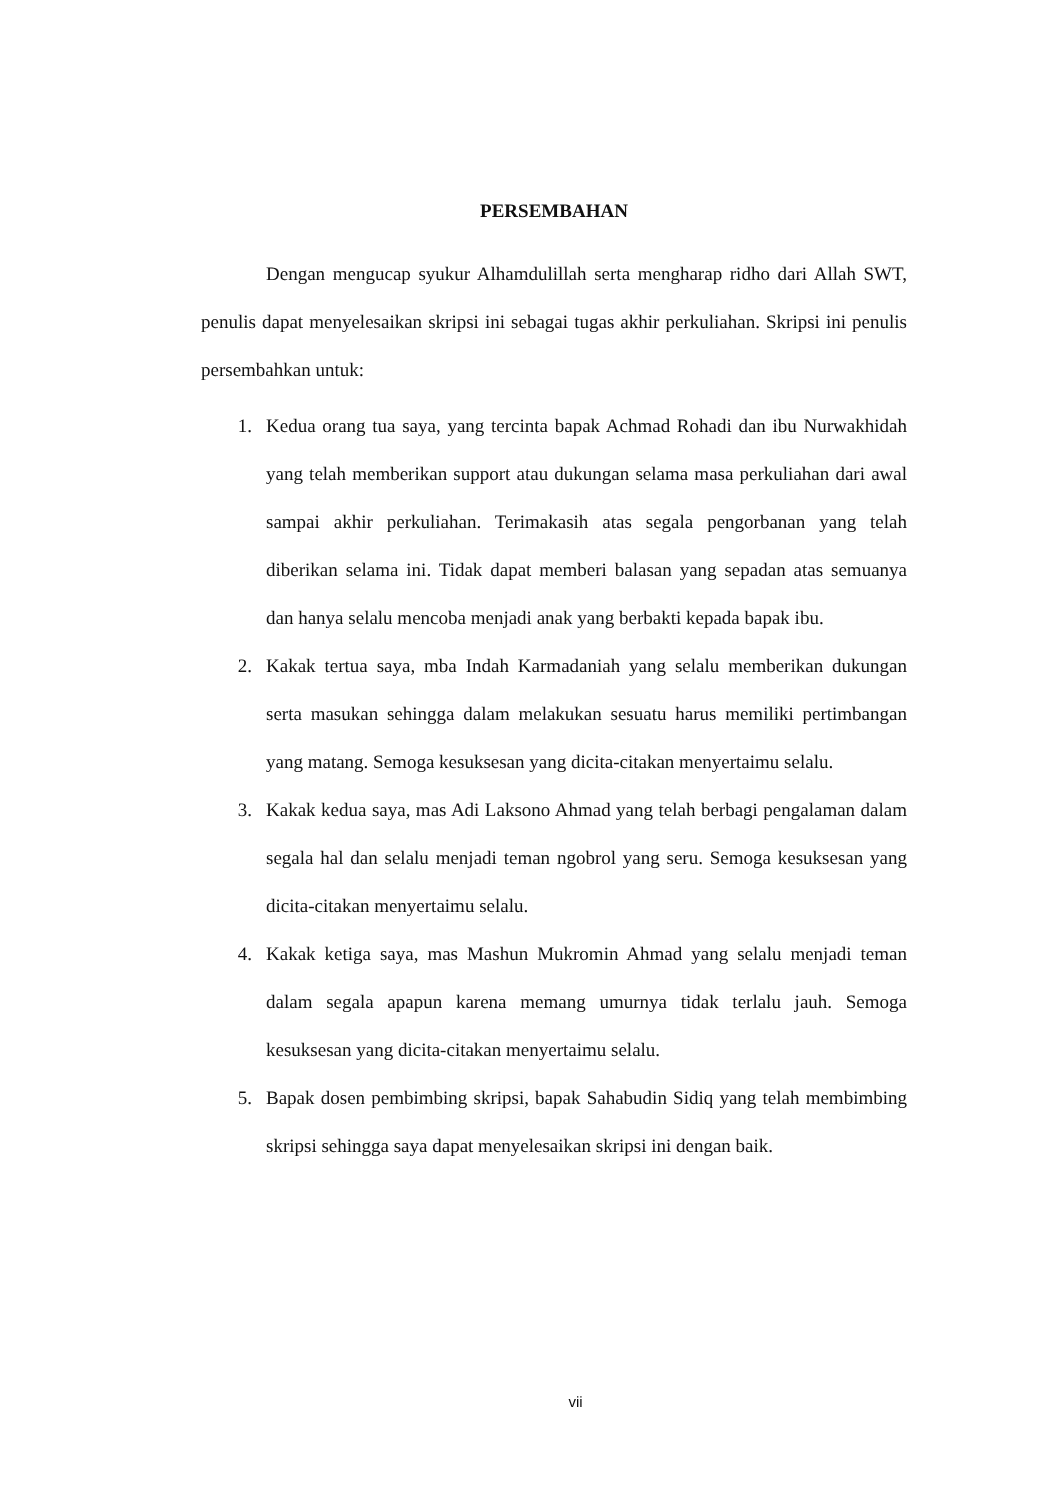PERSEMBAHAN
Dengan mengucap syukur Alhamdulillah serta mengharap ridho dari Allah SWT, penulis dapat menyelesaikan skripsi ini sebagai tugas akhir perkuliahan. Skripsi ini penulis persembahkan untuk:
1. Kedua orang tua saya, yang tercinta bapak Achmad Rohadi dan ibu Nurwakhidah yang telah memberikan support atau dukungan selama masa perkuliahan dari awal sampai akhir perkuliahan. Terimakasih atas segala pengorbanan yang telah diberikan selama ini. Tidak dapat memberi balasan yang sepadan atas semuanya dan hanya selalu mencoba menjadi anak yang berbakti kepada bapak ibu.
2. Kakak tertua saya, mba Indah Karmadaniah yang selalu memberikan dukungan serta masukan sehingga dalam melakukan sesuatu harus memiliki pertimbangan yang matang. Semoga kesuksesan yang dicita-citakan menyertaimu selalu.
3. Kakak kedua saya, mas Adi Laksono Ahmad yang telah berbagi pengalaman dalam segala hal dan selalu menjadi teman ngobrol yang seru. Semoga kesuksesan yang dicita-citakan menyertaimu selalu.
4. Kakak ketiga saya, mas Mashun Mukromin Ahmad yang selalu menjadi teman dalam segala apapun karena memang umurnya tidak terlalu jauh. Semoga kesuksesan yang dicita-citakan menyertaimu selalu.
5. Bapak dosen pembimbing skripsi, bapak Sahabudin Sidiq yang telah membimbing skripsi sehingga saya dapat menyelesaikan skripsi ini dengan baik.
vii